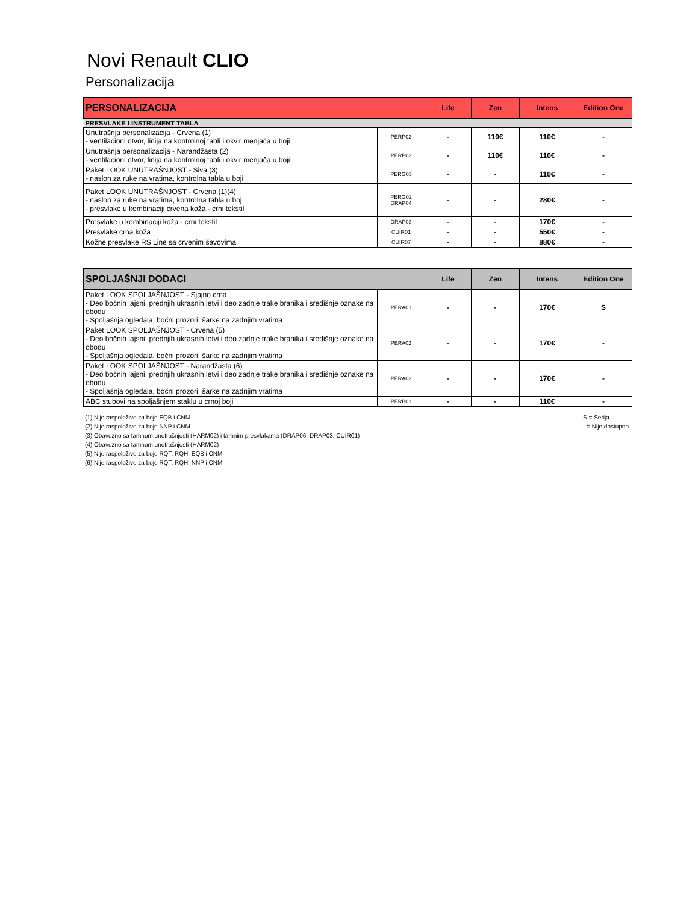Novi Renault CLIO
Personalizacija
| PERSONALIZACIJA | | Life | Zen | Intens | Edition One |
| --- | --- | --- | --- | --- | --- |
| PRESVLAKE I INSTRUMENT TABLA | | | | | |
| Unutrašnja personalizacija - Crvena (1) - ventilacioni otvor, linija na kontrolnoj tabli i okvir menjača u boji | PERP02 | - | 110€ | 110€ | - |
| Unutrašnja personalizacija - Narandžasta (2) - ventilacioni otvor, linija na kontrolnoj tabli i okvir menjača u boji | PERP03 | - | 110€ | 110€ | - |
| Paket LOOK UNUTRAŠNJOST - Siva (3) - naslon za ruke na vratima, kontrolna tabla u boji | PERG03 | - | - | 110€ | - |
| Paket LOOK UNUTRAŠNJOST - Crvena (1)(4) - naslon za ruke na vratima, kontrolna tabla u boj - presvlake u kombinaciji crvena koža - crni tekstil | PERG02 DRAP04 | - | - | 280€ | - |
| Presvlake u kombinaciji koža - crni tekstil | DRAP03 | - | - | 170€ | - |
| Presvlake crna koža | CUIR01 | - | - | 550€ | - |
| Kožne presvlake RS Line sa crvenim šavovima | CUIR07 | - | - | 880€ | - |
| SPOLJAŠNJI DODACI | | Life | Zen | Intens | Edition One |
| --- | --- | --- | --- | --- | --- |
| Paket LOOK SPOLJAŠNJOST - Sjajno crna - Deo bočnih lajsni, prednjih ukrasnih letvi i deo zadnje trake branika i središnje oznake na obodu - Spoljašnja ogledala, bočni prozori, šarke na zadnjim vratima | PERA01 | - | - | 170€ | S |
| Paket LOOK SPOLJAŠNJOST - Crvena (5) - Deo bočnih lajsni, prednjih ukrasnih letvi i deo zadnje trake branika i središnje oznake na obodu - Spoljašnja ogledala, bočni prozori, šarke na zadnjim vratima | PERA02 | - | - | 170€ | - |
| Paket LOOK SPOLJAŠNJOST - Narandžasta (6) - Deo bočnih lajsni, prednjih ukrasnih letvi i deo zadnje trake branika i središnje oznake na obodu - Spoljašnja ogledala, bočni prozori, šarke na zadnjim vratima | PERA03 | - | - | 170€ | - |
| ABC stubovi na spoljašnjem staklu u crnoj boji | PERB01 | - | - | 110€ | - |
(1) Nije raspoloživo za boje EQB i CNM
(2) Nije raspoloživo za boje NNP i CNM
(3) Obavezno sa tamnom unotrašnjosti (HARM02) i tamnim presvlakama (DRAP06, DRAP03, CUIR01)
(4) Obavezno sa tamnom unotrašnjosti (HARM02)
(5) Nije raspoloživo za boje RQT, RQH, EQB i CNM
(6) Nije raspoloživo za boje RQT, RQH, NNP i CNM
S = Serija
- = Nije dostupno